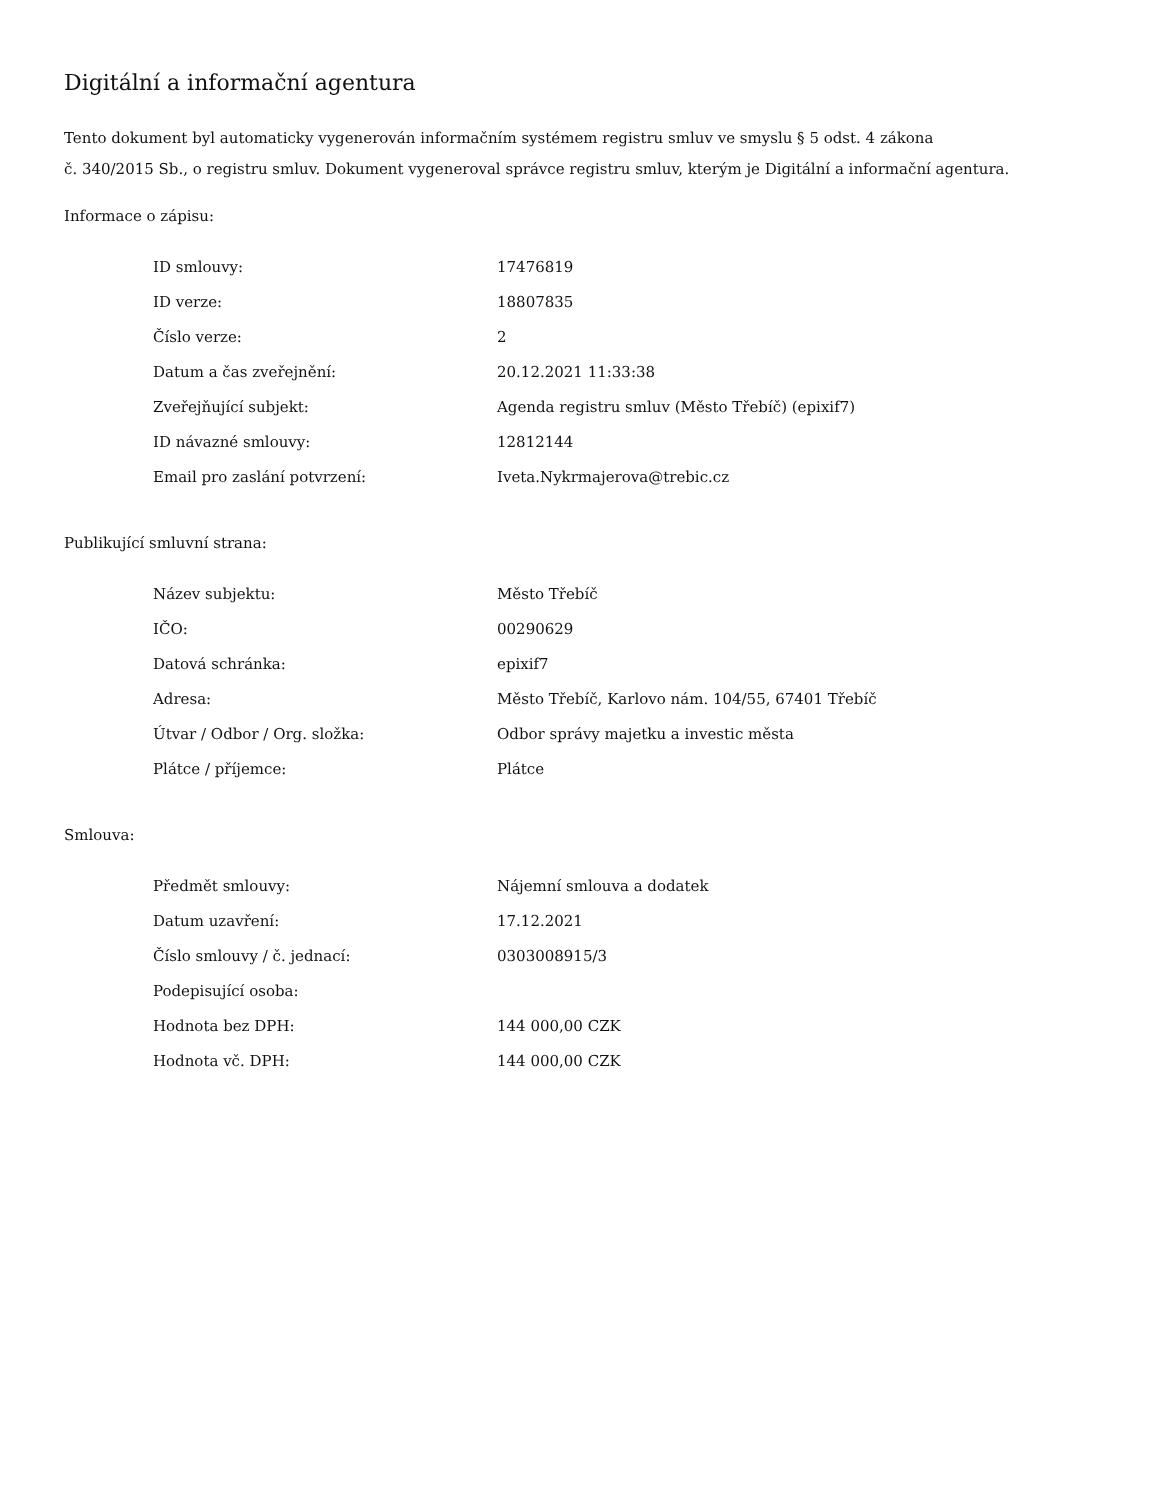Digitální a informační agentura
Tento dokument byl automaticky vygenerován informačním systémem registru smluv ve smyslu § 5 odst. 4 zákona
č. 340/2015 Sb., o registru smluv. Dokument vygeneroval správce registru smluv, kterým je Digitální a informační agentura.
Informace o zápisu:
| ID smlouvy: | 17476819 |
| ID verze: | 18807835 |
| Číslo verze: | 2 |
| Datum a čas zveřejnění: | 20.12.2021 11:33:38 |
| Zveřejňující subjekt: | Agenda registru smluv (Město Třebíč) (epixif7) |
| ID návazné smlouvy: | 12812144 |
| Email pro zaslání potvrzení: | Iveta.Nykrmajerova@trebic.cz |
Publikující smluvní strana:
| Název subjektu: | Město Třebíč |
| IČO: | 00290629 |
| Datová schránka: | epixif7 |
| Adresa: | Město Třebíč, Karlovo nám. 104/55, 67401 Třebíč |
| Útvar / Odbor / Org. složka: | Odbor správy majetku a investic města |
| Plátce / příjemce: | Plátce |
Smlouva:
| Předmět smlouvy: | Nájemní smlouva a dodatek |
| Datum uzavření: | 17.12.2021 |
| Číslo smlouvy / č. jednací: | 0303008915/3 |
| Podepisující osoba: | |
| Hodnota bez DPH: | 144 000,00 CZK |
| Hodnota vč. DPH: | 144 000,00 CZK |